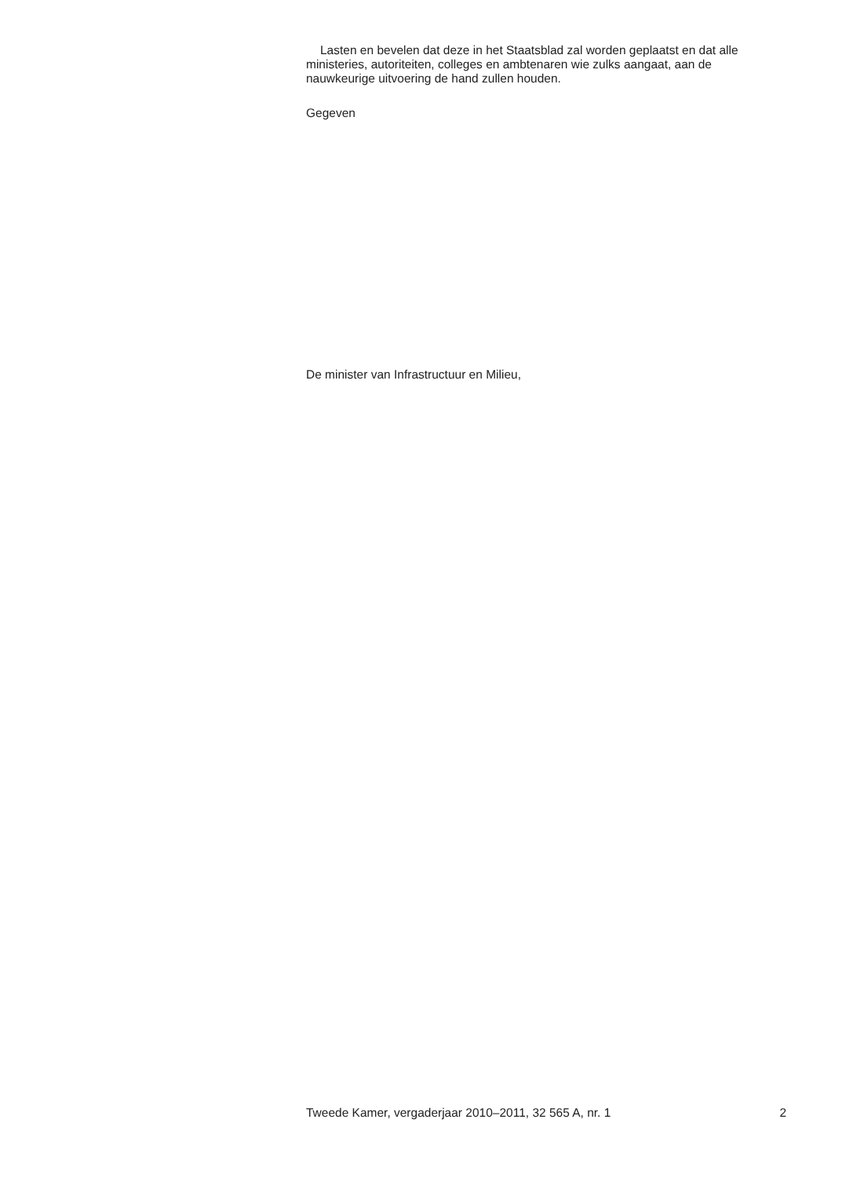Lasten en bevelen dat deze in het Staatsblad zal worden geplaatst en dat alle ministeries, autoriteiten, colleges en ambtenaren wie zulks aangaat, aan de nauwkeurige uitvoering de hand zullen houden.
Gegeven
De minister van Infrastructuur en Milieu,
Tweede Kamer, vergaderjaar 2010–2011, 32 565 A, nr. 1 2